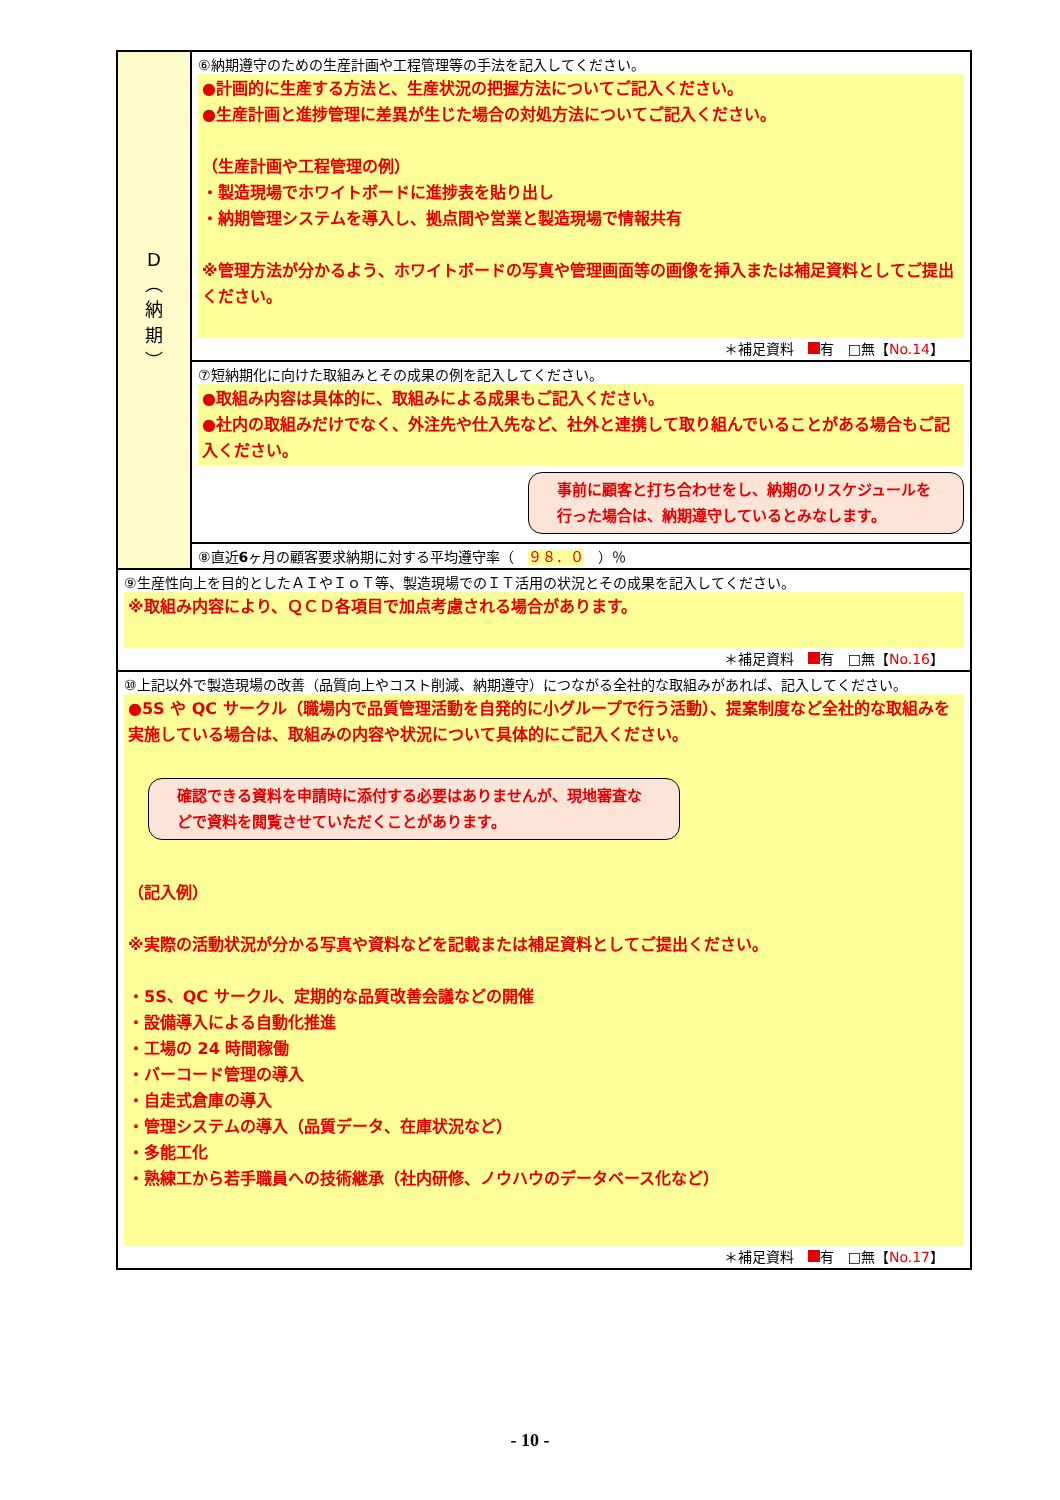| D ︵ 納 期 ︶ | ⑥納期遵守のための生産計画や工程管理等の手法を記入してください。 ●計画的に生産する方法と、生産状況の把握方法についてご記入ください。 ●生産計画と進捗管理に差異が生じた場合の対処方法についてご記入ください。 （生産計画や工程管理の例） ・製造現場でホワイトボードに進捗表を貼り出し ・納期管理システムを導入し、拠点間や営業と製造現場で情報共有 ※管理方法が分かるよう、ホワイトボードの写真や管理画面等の画像を挿入または補足資料としてご提出ください。 ＊補足資料 有 □無【 No.14 】 |
| | ⑦短納期化に向けた取組みとその成果の例を記入してください。 ●取組み内容は具体的に、取組みによる成果もご記入ください。 ●社内の取組みだけでなく、外注先や仕入先など、社外と連携して取り組んでいることがある場合もご記入ください。 事前に顧客と打ち合わせをし、納期のリスケジュールを行った場合は、納期遵守しているとみなします。 |
| | ⑧直近 6 ヶ月の顧客要求納期に対する平均遵守率（ ９８．０ ）％ |
| ⑨生産性向上を目的としたＡＩやＩｏＴ等、製造現場でのＩＴ活用の状況とその成果を記入してください。 ※取組み内容により、ＱＣＤ各項目で加点考慮される場合があります。 ＊補足資料 有 □無【 No.16 】 | |
| ⑩上記以外で製造現場の改善（品質向上やコスト削減、納期遵守）につながる全社的な取組みがあれば、記入してください。 ●5S や QC サークル（職場内で品質管理活動を自発的に小グループで行う活動）、提案制度など全社的な取組みを実施している場合は、取組みの内容や状況について具体的にご記入ください。 確認できる資料を申請時に添付する必要はありませんが、現地審査などで資料を閲覧させていただくことがあります。 （記入例） ※実際の活動状況が分かる写真や資料などを記載または補足資料としてご提出ください。 ・5S、QC サークル、定期的な品質改善会議などの開催 ・設備導入による自動化推進 ・工場の 24 時間稼働 ・バーコード管理の導入 ・自走式倉庫の導入 ・管理システムの導入（品質データ、在庫状況など） ・多能工化 ・熟練工から若手職員への技術継承（社内研修、ノウハウのデータベース化など） ＊補足資料 有 □無【 No.17 】 | |
- 10 -